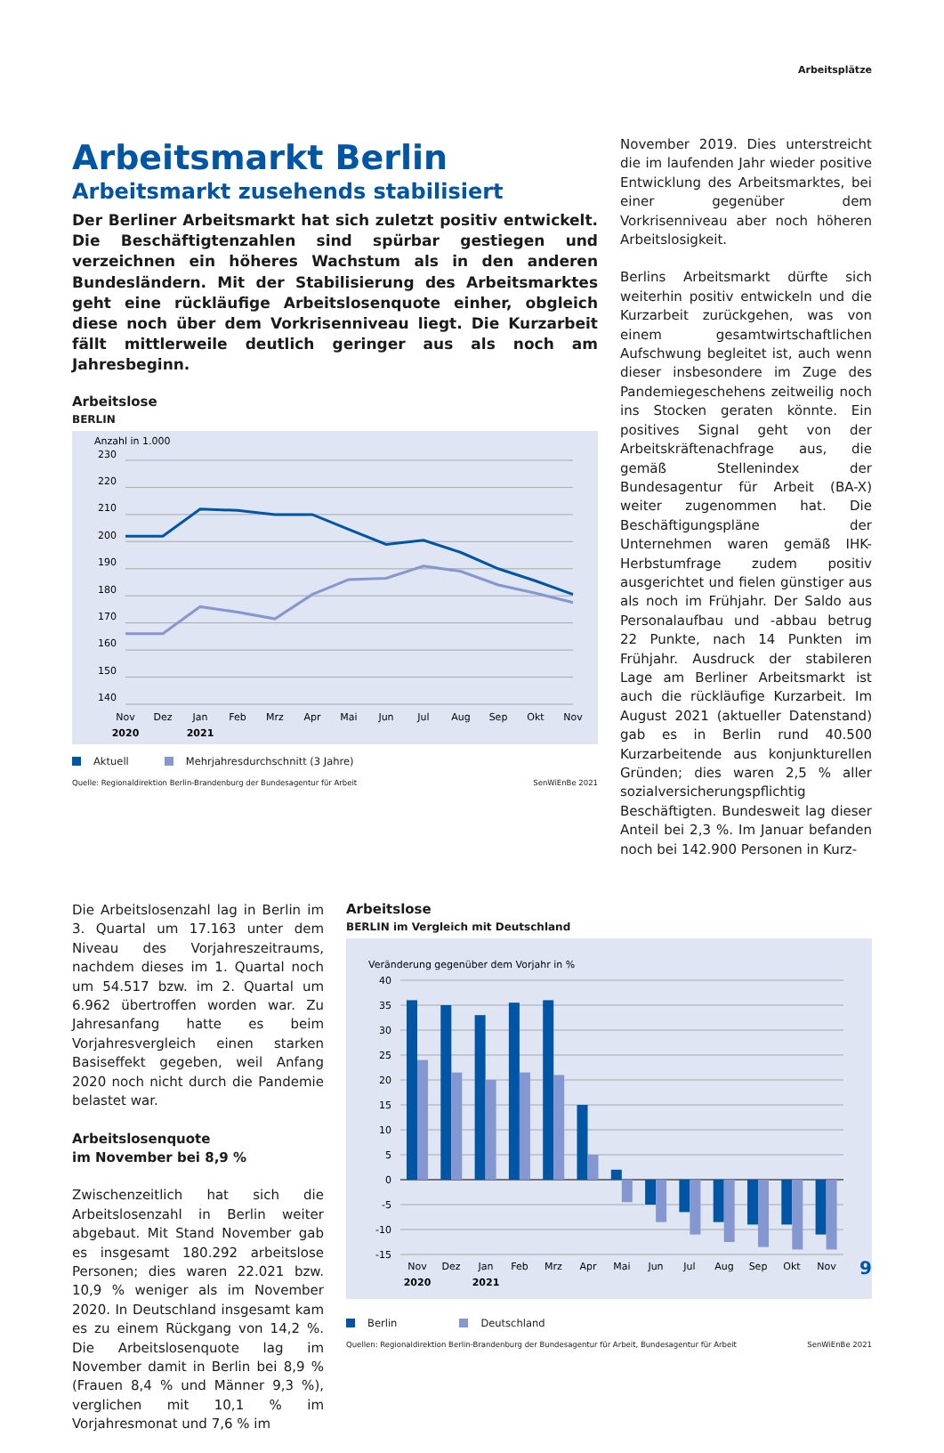Arbeitsplätze
Arbeitsmarkt Berlin
Arbeitsmarkt zusehends stabilisiert
Der Berliner Arbeitsmarkt hat sich zuletzt positiv entwickelt. Die Beschäftigtenzahlen sind spürbar gestiegen und verzeichnen ein höheres Wachstum als in den anderen Bundesländern. Mit der Stabilisierung des Arbeitsmarktes geht eine rückläufige Arbeitslosenquote einher, obgleich diese noch über dem Vorkrisenniveau liegt. Die Kurzarbeit fällt mittlerweile deutlich geringer aus als noch am Jahresbeginn.
Arbeitslose
BERLIN
Anzahl in 1.000
230
220
210
200
190
180
170
160
150
140
Nov
Dez
Jan
Feb
Mrz
Apr
Mai
Jun
Jul
Aug
Sep
Okt
Nov
2020
2021
Aktuell Mehrjahresdurchschnitt (3 Jahre)
Quelle: Regionaldirektion Berlin-Brandenburg der Bundesagentur für Arbeit SenWiEnBe 2021
November 2019. Dies unterstreicht die im laufenden Jahr wieder positive Entwicklung des Arbeitsmarktes, bei einer gegenüber dem Vorkrisenniveau aber noch höheren Arbeitslosigkeit.
Berlins Arbeitsmarkt dürfte sich weiterhin positiv entwickeln und die Kurzarbeit zurückgehen, was von einem gesamtwirtschaftlichen Aufschwung begleitet ist, auch wenn dieser insbesondere im Zuge des Pandemiegeschehens zeitweilig noch ins Stocken geraten könnte. Ein positives Signal geht von der Arbeitskräftenachfrage aus, die gemäß Stellenindex der Bundesagentur für Arbeit (BA-X) weiter zugenommen hat. Die Beschäftigungspläne der Unternehmen waren gemäß IHK-Herbstumfrage zudem positiv ausgerichtet und fielen günstiger aus als noch im Frühjahr. Der Saldo aus Personalaufbau und -abbau betrug 22 Punkte, nach 14 Punkten im Frühjahr. Ausdruck der stabileren Lage am Berliner Arbeitsmarkt ist auch die rückläufige Kurzarbeit. Im August 2021 (aktueller Datenstand) gab es in Berlin rund 40.500 Kurzarbeitende aus konjunkturellen Gründen; dies waren 2,5 % aller sozialversicherungspflichtig Beschäftigten. Bundesweit lag dieser Anteil bei 2,3 %. Im Januar befanden noch bei 142.900 Personen in Kurz-
Die Arbeitslosenzahl lag in Berlin im 3. Quartal um 17.163 unter dem Niveau des Vorjahreszeitraums, nachdem dieses im 1. Quartal noch um 54.517 bzw. im 2. Quartal um 6.962 übertroffen worden war. Zu Jahresanfang hatte es beim Vorjahresvergleich einen starken Basiseffekt gegeben, weil Anfang 2020 noch nicht durch die Pandemie belastet war.
Arbeitslosenquote
im November bei 8,9 %
Zwischenzeitlich hat sich die Arbeitslosenzahl in Berlin weiter abgebaut. Mit Stand November gab es insgesamt 180.292 arbeitslose Personen; dies waren 22.021 bzw. 10,9 % weniger als im November 2020. In Deutschland insgesamt kam es zu einem Rückgang von 14,2 %. Die Arbeitslosenquote lag im November damit in Berlin bei 8,9 % (Frauen 8,4 % und Männer 9,3 %), verglichen mit 10,1 % im Vorjahresmonat und 7,6 % im
Arbeitslose
BERLIN im Vergleich mit Deutschland
Veränderung gegenüber dem Vorjahr in %
40
35
30
25
20
15
10
5
0
-5
-10
-15
Nov
Dez
Jan
Feb
Mrz
Apr
Mai
Jun
Jul
Aug
Sep
Okt
Nov
2020
2021
Berlin Deutschland
Quellen: Regionaldirektion Berlin-Brandenburg der Bundesagentur für Arbeit, Bundesagentur für Arbeit SenWiEnBe 2021
9